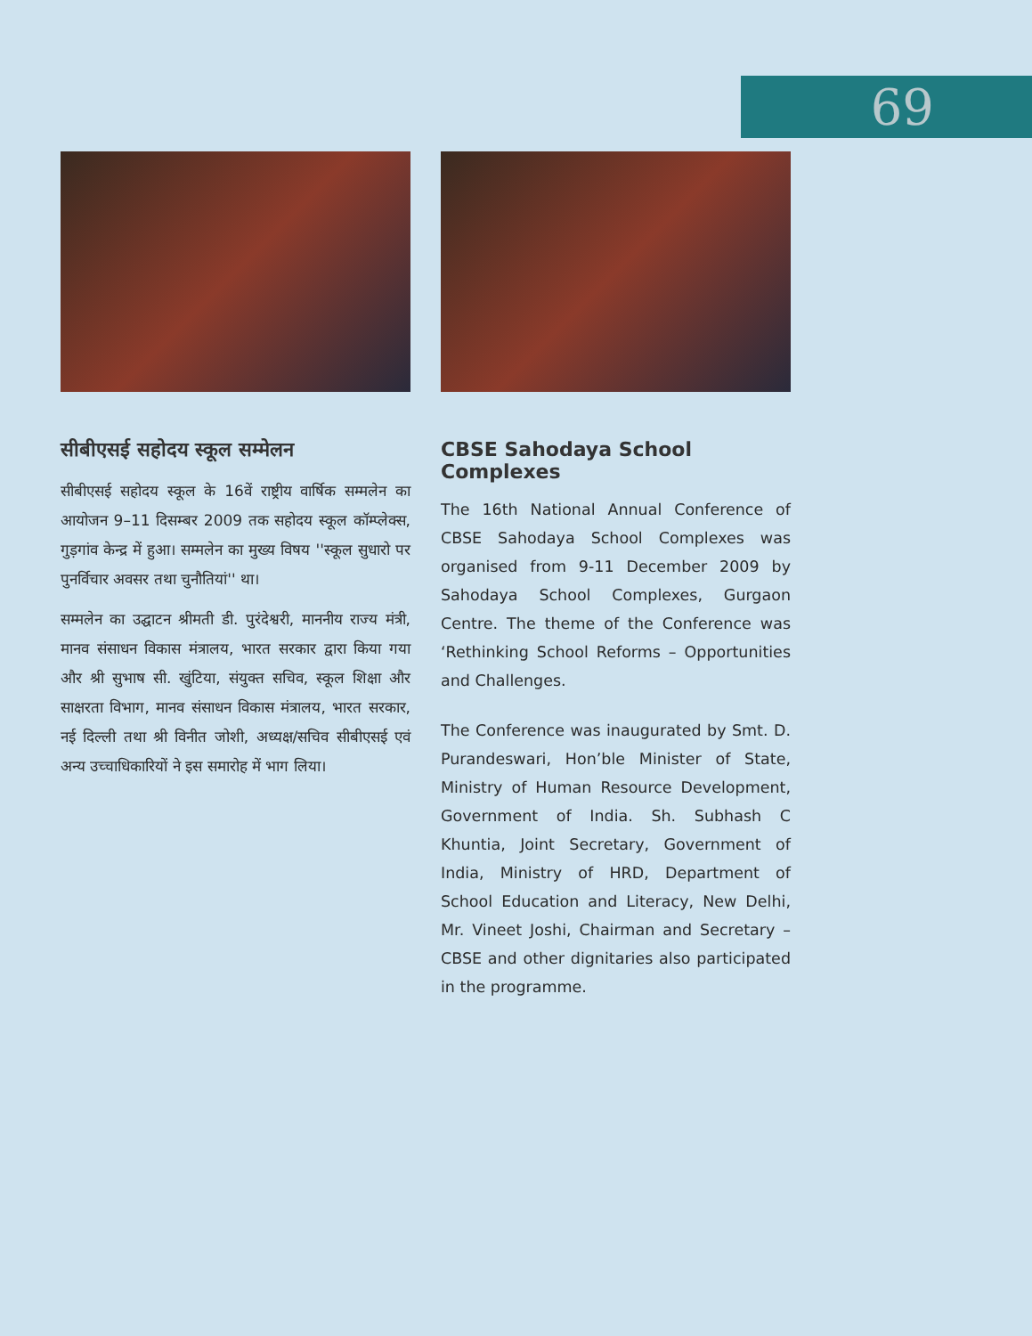69
सीबीएसई सहोदय स्कूल सम्मेलन
सीबीएसई सहोदय स्कूल के 16वें राष्ट्रीय वार्षिक सम्मलेन का आयोजन 9–11 दिसम्बर 2009 तक सहोदय स्कूल कॉम्प्लेक्स, गुड़गांव केन्द्र में हुआ। सम्मलेन का मुख्य विषय ''स्कूल सुधारो पर पुनर्विचार अवसर तथा चुनौतियां'' था।
सम्मलेन का उद्घाटन श्रीमती डी. पुरंदेश्वरी, माननीय राज्य मंत्री, मानव संसाधन विकास मंत्रालय, भारत सरकार द्वारा किया गया और श्री सुभाष सी. खुंटिया, संयुक्त सचिव, स्कूल शिक्षा और साक्षरता विभाग, मानव संसाधन विकास मंत्रालय, भारत सरकार, नई दिल्ली तथा श्री विनीत जोशी, अध्यक्ष/सचिव सीबीएसई एवं अन्य उच्चाधिकारियों ने इस समारोह में भाग लिया।
CBSE Sahodaya School Complexes
The 16th National Annual Conference of CBSE Sahodaya School Complexes was organised from 9-11 December 2009 by Sahodaya School Complexes, Gurgaon Centre. The theme of the Conference was ‘Rethinking School Reforms – Opportunities and Challenges.
The Conference was inaugurated by Smt. D. Purandeswari, Hon’ble Minister of State, Ministry of Human Resource Development, Government of India. Sh. Subhash C Khuntia, Joint Secretary, Government of India, Ministry of HRD, Department of School Education and Literacy, New Delhi, Mr. Vineet Joshi, Chairman and Secretary – CBSE and other dignitaries also participated in the programme.